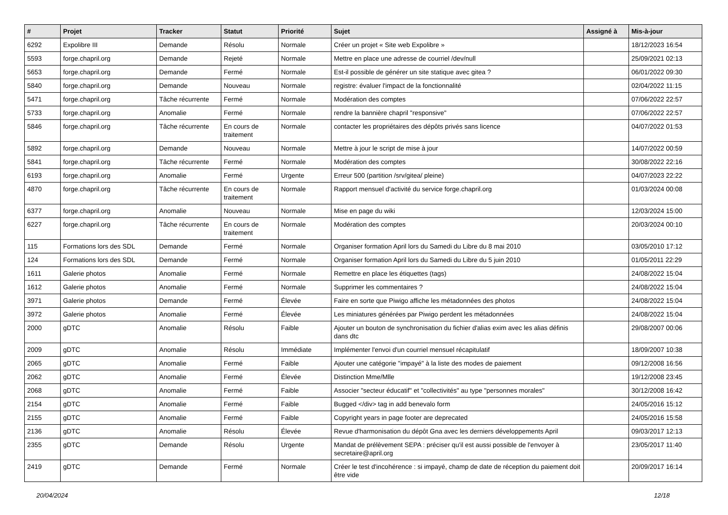| # | Projet | Tracker | Statut | Priorité | Sujet | Assigné à | Mis-à-jour |
| --- | --- | --- | --- | --- | --- | --- | --- |
| 6292 | Expolibre III | Demande | Résolu | Normale | Créer un projet « Site web Expolibre » | | 18/12/2023 16:54 |
| 5593 | forge.chapril.org | Demande | Rejeté | Normale | Mettre en place une adresse de courriel /dev/null | | 25/09/2021 02:13 |
| 5653 | forge.chapril.org | Demande | Fermé | Normale | Est-il possible de générer un site statique avec gitea ? | | 06/01/2022 09:30 |
| 5840 | forge.chapril.org | Demande | Nouveau | Normale | registre: évaluer l'impact de la fonctionnalité | | 02/04/2022 11:15 |
| 5471 | forge.chapril.org | Tâche récurrente | Fermé | Normale | Modération des comptes | | 07/06/2022 22:57 |
| 5733 | forge.chapril.org | Anomalie | Fermé | Normale | rendre la bannière chapril "responsive" | | 07/06/2022 22:57 |
| 5846 | forge.chapril.org | Tâche récurrente | En cours de traitement | Normale | contacter les propriétaires des dépôts privés sans licence | | 04/07/2022 01:53 |
| 5892 | forge.chapril.org | Demande | Nouveau | Normale | Mettre à jour le script de mise à jour | | 14/07/2022 00:59 |
| 5841 | forge.chapril.org | Tâche récurrente | Fermé | Normale | Modération des comptes | | 30/08/2022 22:16 |
| 6193 | forge.chapril.org | Anomalie | Fermé | Urgente | Erreur 500 (partition /srv/gitea/ pleine) | | 04/07/2023 22:22 |
| 4870 | forge.chapril.org | Tâche récurrente | En cours de traitement | Normale | Rapport mensuel d'activité du service forge.chapril.org | | 01/03/2024 00:08 |
| 6377 | forge.chapril.org | Anomalie | Nouveau | Normale | Mise en page du wiki | | 12/03/2024 15:00 |
| 6227 | forge.chapril.org | Tâche récurrente | En cours de traitement | Normale | Modération des comptes | | 20/03/2024 00:10 |
| 115 | Formations lors des SDL | Demande | Fermé | Normale | Organiser formation April lors du Samedi du Libre du 8 mai 2010 | | 03/05/2010 17:12 |
| 124 | Formations lors des SDL | Demande | Fermé | Normale | Organiser formation April lors du Samedi du Libre du 5 juin 2010 | | 01/05/2011 22:29 |
| 1611 | Galerie photos | Anomalie | Fermé | Normale | Remettre en place les étiquettes (tags) | | 24/08/2022 15:04 |
| 1612 | Galerie photos | Anomalie | Fermé | Normale | Supprimer les commentaires ? | | 24/08/2022 15:04 |
| 3971 | Galerie photos | Demande | Fermé | Élevée | Faire en sorte que Piwigo affiche les métadonnées des photos | | 24/08/2022 15:04 |
| 3972 | Galerie photos | Anomalie | Fermé | Élevée | Les miniatures générées par Piwigo perdent les métadonnées | | 24/08/2022 15:04 |
| 2000 | gDTC | Anomalie | Résolu | Faible | Ajouter un bouton de synchronisation du fichier d'alias exim avec les alias définis dans dtc | | 29/08/2007 00:06 |
| 2009 | gDTC | Anomalie | Résolu | Immédiate | Implémenter l'envoi d'un courriel mensuel récapitulatif | | 18/09/2007 10:38 |
| 2065 | gDTC | Anomalie | Fermé | Faible | Ajouter une catégorie "impayé" à la liste des modes de paiement | | 09/12/2008 16:56 |
| 2062 | gDTC | Anomalie | Fermé | Élevée | Distinction Mme/Mlle | | 19/12/2008 23:45 |
| 2068 | gDTC | Anomalie | Fermé | Faible | Associer "secteur éducatif" et "collectivités" au type "personnes morales" | | 30/12/2008 16:42 |
| 2154 | gDTC | Anomalie | Fermé | Faible | Bugged </div> tag in add benevalo form | | 24/05/2016 15:12 |
| 2155 | gDTC | Anomalie | Fermé | Faible | Copyright years in page footer are deprecated | | 24/05/2016 15:58 |
| 2136 | gDTC | Anomalie | Résolu | Élevée | Revue d'harmonisation du dépôt Gna avec les derniers développements April | | 09/03/2017 12:13 |
| 2355 | gDTC | Demande | Résolu | Urgente | Mandat de prélèvement SEPA : préciser qu'il est aussi possible de l'envoyer à secretaire@april.org | | 23/05/2017 11:40 |
| 2419 | gDTC | Demande | Fermé | Normale | Créer le test d'incohérence : si impayé, champ de date de réception du paiement doit être vide | | 20/09/2017 16:14 |
20/04/2024 12/18